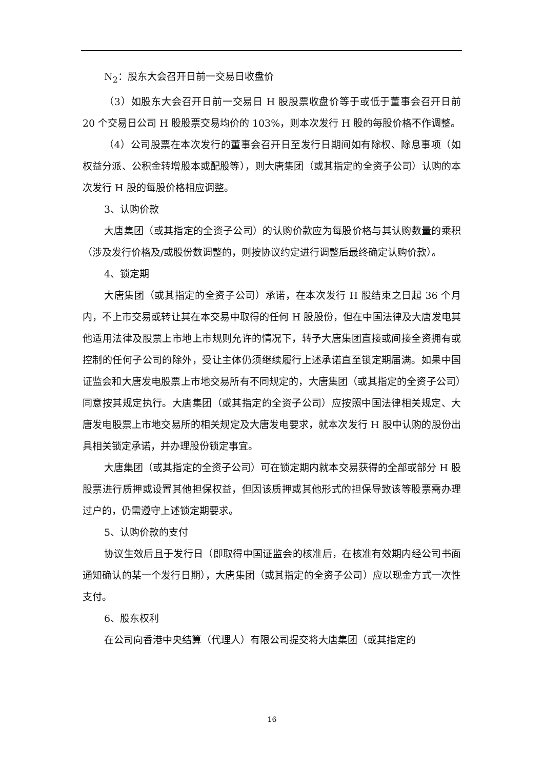N<sub>2</sub>：股东大会召开日前一交易日收盘价
（3）如股东大会召开日前一交易日 H 股股票收盘价等于或低于董事会召开日前 20 个交易日公司 H 股股票交易均价的 103%，则本次发行 H 股的每股价格不作调整。
（4）公司股票在本次发行的董事会召开日至发行日期间如有除权、除息事项（如权益分派、公积金转增股本或配股等），则大唐集团（或其指定的全资子公司）认购的本次发行 H 股的每股价格相应调整。
3、认购价款
大唐集团（或其指定的全资子公司）的认购价款应为每股价格与其认购数量的乘积（涉及发行价格及/或股份数调整的，则按协议约定进行调整后最终确定认购价款）。
4、锁定期
大唐集团（或其指定的全资子公司）承诺，在本次发行 H 股结束之日起 36 个月内，不上市交易或转让其在本交易中取得的任何 H 股股份，但在中国法律及大唐发电其他适用法律及股票上市地上市规则允许的情况下，转予大唐集团直接或间接全资拥有或控制的任何子公司的除外，受让主体仍须继续履行上述承诺直至锁定期届满。如果中国证监会和大唐发电股票上市地交易所有不同规定的，大唐集团（或其指定的全资子公司）同意按其规定执行。大唐集团（或其指定的全资子公司）应按照中国法律相关规定、大唐发电股票上市地交易所的相关规定及大唐发电要求，就本次发行 H 股中认购的股份出具相关锁定承诺，并办理股份锁定事宜。
大唐集团（或其指定的全资子公司）可在锁定期内就本交易获得的全部或部分 H 股股票进行质押或设置其他担保权益，但因该质押或其他形式的担保导致该等股票需办理过户的，仍需遵守上述锁定期要求。
5、认购价款的支付
协议生效后且于发行日（即取得中国证监会的核准后，在核准有效期内经公司书面通知确认的某一个发行日期），大唐集团（或其指定的全资子公司）应以现金方式一次性支付。
6、股东权利
在公司向香港中央结算（代理人）有限公司提交将大唐集团（或其指定的
16